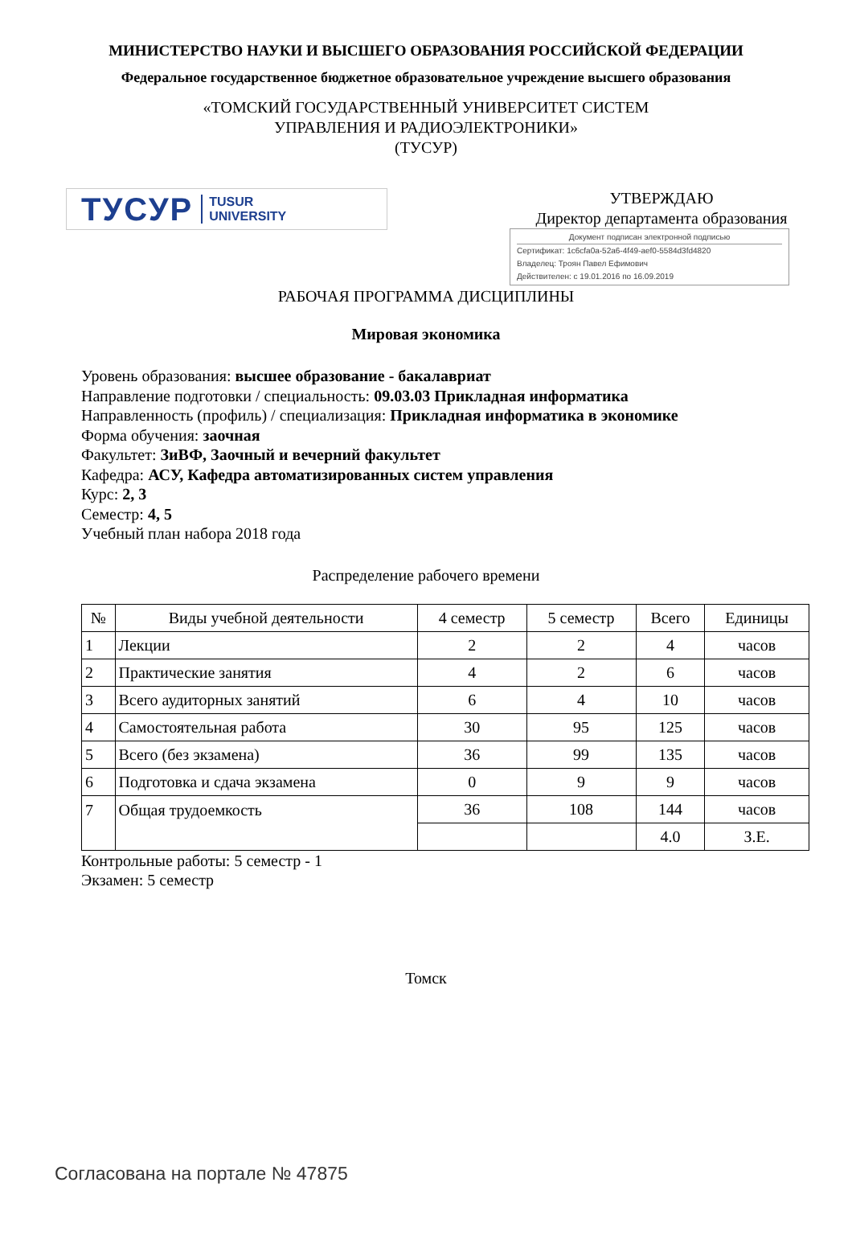МИНИСТЕРСТВО НАУКИ И ВЫСШЕГО ОБРАЗОВАНИЯ РОССИЙСКОЙ ФЕДЕРАЦИИ
Федеральное государственное бюджетное образовательное учреждение высшего образования
«ТОМСКИЙ ГОСУДАРСТВЕННЫЙ УНИВЕРСИТЕТ СИСТЕМ
УПРАВЛЕНИЯ И РАДИОЭЛЕКТРОНИКИ»
(ТУСУР)
ТУСУР TUSUR
UNIVERSITY
УТВЕРЖДАЮ
Директор департамента образования
Документ подписан электронной подписью
Сертификат: 1c6cfa0a-52a6-4f49-aef0-5584d3fd4820
Владелец: Троян Павел Ефимович
Действителен: с 19.01.2016 по 16.09.2019
РАБОЧАЯ ПРОГРАММА ДИСЦИПЛИНЫ
Мировая экономика
Уровень образования: высшее образование - бакалавриат
Направление подготовки / специальность: 09.03.03 Прикладная информатика
Направленность (профиль) / специализация: Прикладная информатика в экономике
Форма обучения: заочная
Факультет: ЗиВФ, Заочный и вечерний факультет
Кафедра: АСУ, Кафедра автоматизированных систем управления
Курс: 2, 3
Семестр: 4, 5
Учебный план набора 2018 года
Распределение рабочего времени
| № | Виды учебной деятельности | 4 семестр | 5 семестр | Всего | Единицы |
| --- | --- | --- | --- | --- | --- |
| 1 | Лекции | 2 | 2 | 4 | часов |
| 2 | Практические занятия | 4 | 2 | 6 | часов |
| 3 | Всего аудиторных занятий | 6 | 4 | 10 | часов |
| 4 | Самостоятельная работа | 30 | 95 | 125 | часов |
| 5 | Всего (без экзамена) | 36 | 99 | 135 | часов |
| 6 | Подготовка и сдача экзамена | 0 | 9 | 9 | часов |
| 7 | Общая трудоемкость | 36 | 108 | 144 | часов |
| | | | | 4.0 | З.Е. |
Контрольные работы: 5 семестр - 1
Экзамен: 5 семестр
Томск
Согласована на портале № 47875